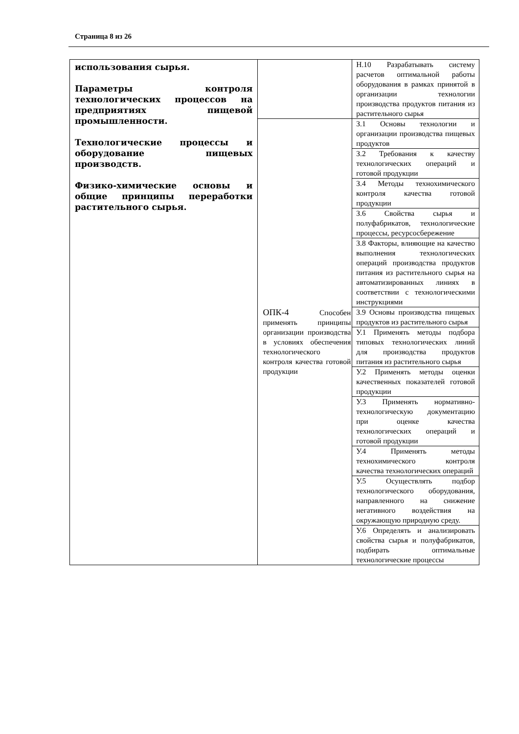Страница 8 из 26
| использования сырья. Параметры контроля технологических процессов на предприятиях пищевой промышленности. Технологические процессы и оборудование пищевых производств. Физико-химические основы и общие принципы переработки растительного сырья. | | Н.10 Разрабатывать систему расчетов оптимальной работы оборудования в рамках принятой в организации технологии производства продуктов питания из растительного сырья |
| | ОПК-4 Способен применять принципы организации производства в условиях обеспечения технологического контроля качества готовой продукции | З.1 Основы технологии и организации производства пищевых продуктов |
| | | З.2 Требования к качеству технологических операций и готовой продукции |
| | | З.4 Методы технохимического контроля качества готовой продукции |
| | | З.6 Свойства сырья и полуфабрикатов, технологические процессы, ресурсосбережение |
| | | З.8 Факторы, влияющие на качество выполнения технологических операций производства продуктов питания из растительного сырья на автоматизированных линиях в соответствии с технологическими инструкциями |
| | | З.9 Основы производства пищевых продуктов из растительного сырья |
| | | У.1 Применять методы подбора типовых технологических линий для производства продуктов питания из растительного сырья |
| | | У.2 Применять методы оценки качественных показателей готовой продукции |
| | | У.3 Применять нормативно-технологическую документацию при оценке качества технологических операций и готовой продукции |
| | | У.4 Применять методы технохимического контроля качества технологических операций |
| | | У.5 Осуществлять подбор технологического оборудования, направленного на снижение негативного воздействия на окружающую природную среду. |
| | | У.6 Определять и анализировать свойства сырья и полуфабрикатов, подбирать оптимальные технологические процессы |